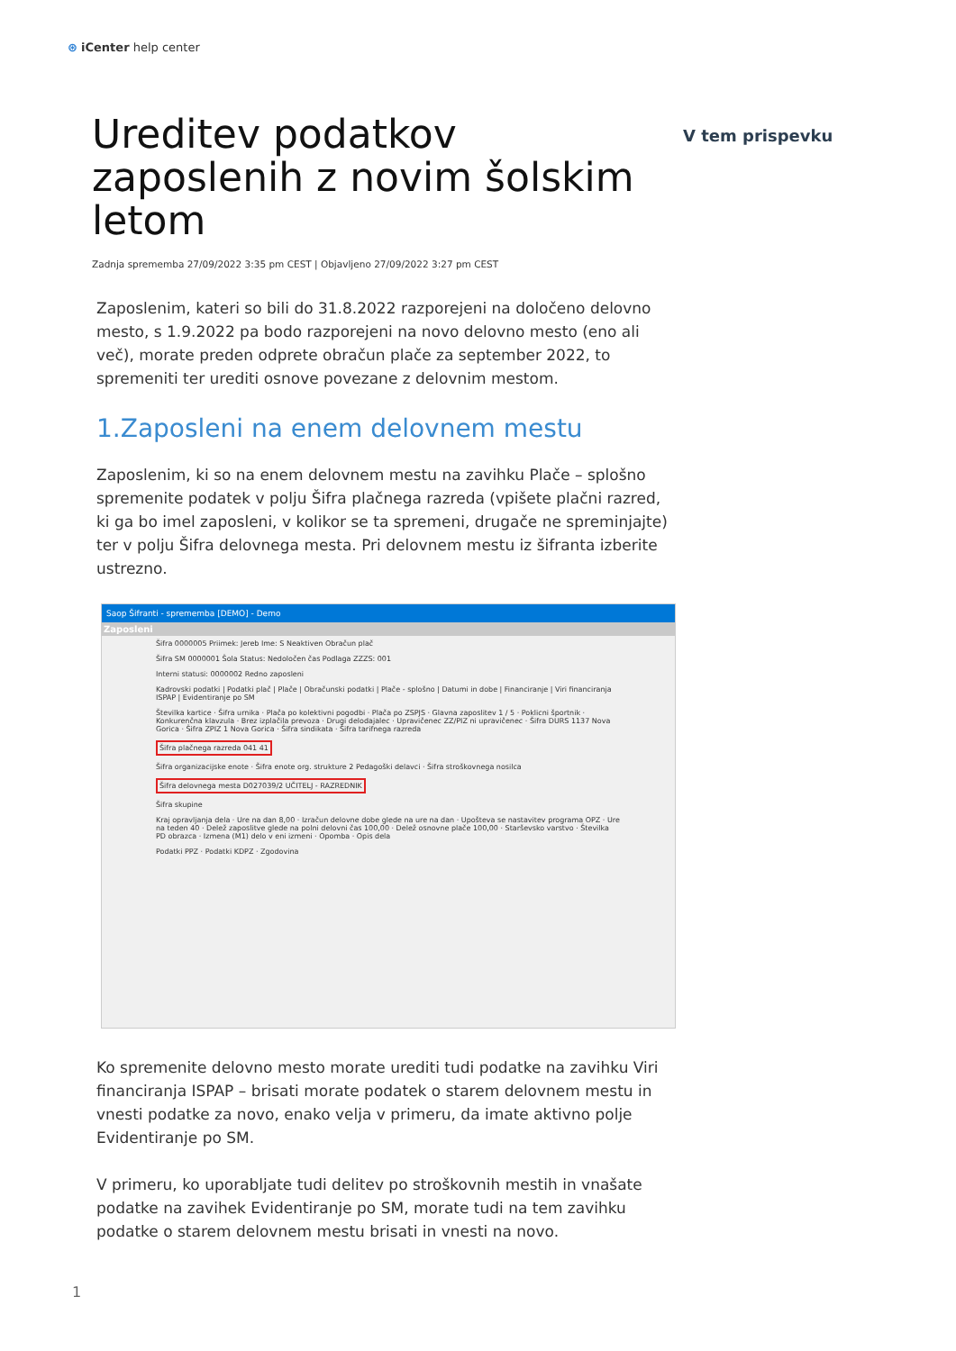⊛ iCenter help center
V tem prispevku
Ureditev podatkov zaposlenih z novim šolskim letom
Zadnja sprememba 27/09/2022 3:35 pm CEST | Objavljeno 27/09/2022 3:27 pm CEST
Zaposlenim, kateri so bili do 31.8.2022 razporejeni na določeno delovno mesto, s 1.9.2022 pa bodo razporejeni na novo delovno mesto (eno ali več), morate preden odprete obračun plače za september 2022, to spremeniti ter urediti osnove povezane z delovnim mestom.
1.Zaposleni na enem delovnem mestu
Zaposlenim, ki so na enem delovnem mestu na zavihku Plače – splošno spremenite podatek v polju Šifra plačnega razreda (vpišete plačni razred, ki ga bo imel zaposleni, v kolikor se ta spremeni, drugače ne spreminjajte) ter v polju Šifra delovnega mesta. Pri delovnem mestu iz šifranta izberite ustrezno.
Saop Šifranti - sprememba [DEMO] - Demo
Zaposleni
Šifra 0000005 Priimek: Jereb Ime: S Neaktiven Obračun plač
Šifra SM 0000001 Šola Status: Nedoločen čas Podlaga ZZZS: 001
Interni statusi: 0000002 Redno zaposleni
Kadrovski podatki | Podatki plač | Plače | Obračunski podatki | Plače - splošno | Datumi in dobe | Financiranje | Viri financiranja ISPAP | Evidentiranje po SM
Številka kartice · Šifra urnika · Plača po kolektivni pogodbi · Plača po ZSPJS · Glavna zaposlitev 1 / 5 · Poklicni športnik · Konkurenčna klavzula · Brez izplačila prevoza · Drugi delodajalec · Upravičenec ZZ/PIZ ni upravičenec · Šifra DURS 1137 Nova Gorica · Šifra ZPIZ 1 Nova Gorica · Šifra sindikata · Šifra tarifnega razreda
Šifra plačnega razreda 041 41
Šifra organizacijske enote · Šifra enote org. strukture 2 Pedagoški delavci · Šifra stroškovnega nosilca
Šifra delovnega mesta D027039/2 UČITELJ - RAZREDNIK
Šifra skupine
Kraj opravljanja dela · Ure na dan 8,00 · Izračun delovne dobe glede na ure na dan · Upošteva se nastavitev programa OPZ · Ure na teden 40 · Delež zaposlitve glede na polni delovni čas 100,00 · Delež osnovne plače 100,00 · Starševsko varstvo · Številka PD obrazca · Izmena (M1) delo v eni izmeni · Opomba · Opis dela
Podatki PPZ · Podatki KDPZ · Zgodovina
Ko spremenite delovno mesto morate urediti tudi podatke na zavihku Viri financiranja ISPAP – brisati morate podatek o starem delovnem mestu in vnesti podatke za novo, enako velja v primeru, da imate aktivno polje Evidentiranje po SM.
V primeru, ko uporabljate tudi delitev po stroškovnih mestih in vnašate podatke na zavihek Evidentiranje po SM, morate tudi na tem zavihku podatke o starem delovnem mestu brisati in vnesti na novo.
1